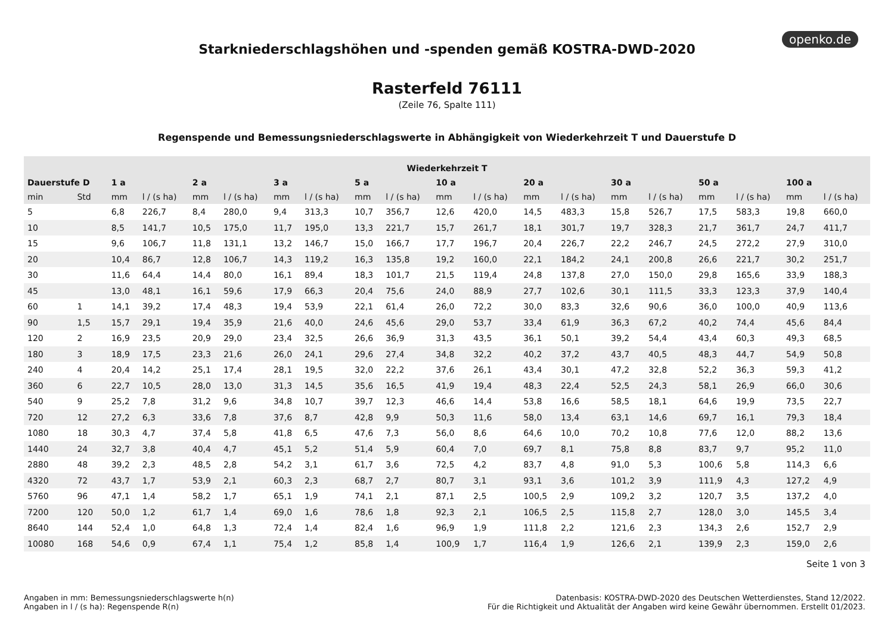openko.de
Starkniederschlagshöhen und -spenden gemäß KOSTRA-DWD-2020
Rasterfeld 76111
(Zeile 76, Spalte 111)
Regenspende und Bemessungsniederschlagswerte in Abhängigkeit von Wiederkehrzeit T und Dauerstufe D
| Wiederkehrzeit T | | | | | | | | | | | | | | | | | | | |
| --- | --- | --- | --- | --- | --- | --- | --- | --- | --- | --- | --- | --- | --- | --- | --- | --- | --- | --- | --- |
| Dauerstufe D | | 1 a | | 2 a | | 3 a | | 5 a | | 10 a | | 20 a | | 30 a | | 50 a | | 100 a | |
| min | Std | mm | l / (s ha) | mm | l / (s ha) | mm | l / (s ha) | mm | l / (s ha) | mm | l / (s ha) | mm | l / (s ha) | mm | l / (s ha) | mm | l / (s ha) | mm | l / (s ha) |
| 5 | | 6,8 | 226,7 | 8,4 | 280,0 | 9,4 | 313,3 | 10,7 | 356,7 | 12,6 | 420,0 | 14,5 | 483,3 | 15,8 | 526,7 | 17,5 | 583,3 | 19,8 | 660,0 |
| 10 | | 8,5 | 141,7 | 10,5 | 175,0 | 11,7 | 195,0 | 13,3 | 221,7 | 15,7 | 261,7 | 18,1 | 301,7 | 19,7 | 328,3 | 21,7 | 361,7 | 24,7 | 411,7 |
| 15 | | 9,6 | 106,7 | 11,8 | 131,1 | 13,2 | 146,7 | 15,0 | 166,7 | 17,7 | 196,7 | 20,4 | 226,7 | 22,2 | 246,7 | 24,5 | 272,2 | 27,9 | 310,0 |
| 20 | | 10,4 | 86,7 | 12,8 | 106,7 | 14,3 | 119,2 | 16,3 | 135,8 | 19,2 | 160,0 | 22,1 | 184,2 | 24,1 | 200,8 | 26,6 | 221,7 | 30,2 | 251,7 |
| 30 | | 11,6 | 64,4 | 14,4 | 80,0 | 16,1 | 89,4 | 18,3 | 101,7 | 21,5 | 119,4 | 24,8 | 137,8 | 27,0 | 150,0 | 29,8 | 165,6 | 33,9 | 188,3 |
| 45 | | 13,0 | 48,1 | 16,1 | 59,6 | 17,9 | 66,3 | 20,4 | 75,6 | 24,0 | 88,9 | 27,7 | 102,6 | 30,1 | 111,5 | 33,3 | 123,3 | 37,9 | 140,4 |
| 60 | 1 | 14,1 | 39,2 | 17,4 | 48,3 | 19,4 | 53,9 | 22,1 | 61,4 | 26,0 | 72,2 | 30,0 | 83,3 | 32,6 | 90,6 | 36,0 | 100,0 | 40,9 | 113,6 |
| 90 | 1,5 | 15,7 | 29,1 | 19,4 | 35,9 | 21,6 | 40,0 | 24,6 | 45,6 | 29,0 | 53,7 | 33,4 | 61,9 | 36,3 | 67,2 | 40,2 | 74,4 | 45,6 | 84,4 |
| 120 | 2 | 16,9 | 23,5 | 20,9 | 29,0 | 23,4 | 32,5 | 26,6 | 36,9 | 31,3 | 43,5 | 36,1 | 50,1 | 39,2 | 54,4 | 43,4 | 60,3 | 49,3 | 68,5 |
| 180 | 3 | 18,9 | 17,5 | 23,3 | 21,6 | 26,0 | 24,1 | 29,6 | 27,4 | 34,8 | 32,2 | 40,2 | 37,2 | 43,7 | 40,5 | 48,3 | 44,7 | 54,9 | 50,8 |
| 240 | 4 | 20,4 | 14,2 | 25,1 | 17,4 | 28,1 | 19,5 | 32,0 | 22,2 | 37,6 | 26,1 | 43,4 | 30,1 | 47,2 | 32,8 | 52,2 | 36,3 | 59,3 | 41,2 |
| 360 | 6 | 22,7 | 10,5 | 28,0 | 13,0 | 31,3 | 14,5 | 35,6 | 16,5 | 41,9 | 19,4 | 48,3 | 22,4 | 52,5 | 24,3 | 58,1 | 26,9 | 66,0 | 30,6 |
| 540 | 9 | 25,2 | 7,8 | 31,2 | 9,6 | 34,8 | 10,7 | 39,7 | 12,3 | 46,6 | 14,4 | 53,8 | 16,6 | 58,5 | 18,1 | 64,6 | 19,9 | 73,5 | 22,7 |
| 720 | 12 | 27,2 | 6,3 | 33,6 | 7,8 | 37,6 | 8,7 | 42,8 | 9,9 | 50,3 | 11,6 | 58,0 | 13,4 | 63,1 | 14,6 | 69,7 | 16,1 | 79,3 | 18,4 |
| 1080 | 18 | 30,3 | 4,7 | 37,4 | 5,8 | 41,8 | 6,5 | 47,6 | 7,3 | 56,0 | 8,6 | 64,6 | 10,0 | 70,2 | 10,8 | 77,6 | 12,0 | 88,2 | 13,6 |
| 1440 | 24 | 32,7 | 3,8 | 40,4 | 4,7 | 45,1 | 5,2 | 51,4 | 5,9 | 60,4 | 7,0 | 69,7 | 8,1 | 75,8 | 8,8 | 83,7 | 9,7 | 95,2 | 11,0 |
| 2880 | 48 | 39,2 | 2,3 | 48,5 | 2,8 | 54,2 | 3,1 | 61,7 | 3,6 | 72,5 | 4,2 | 83,7 | 4,8 | 91,0 | 5,3 | 100,6 | 5,8 | 114,3 | 6,6 |
| 4320 | 72 | 43,7 | 1,7 | 53,9 | 2,1 | 60,3 | 2,3 | 68,7 | 2,7 | 80,7 | 3,1 | 93,1 | 3,6 | 101,2 | 3,9 | 111,9 | 4,3 | 127,2 | 4,9 |
| 5760 | 96 | 47,1 | 1,4 | 58,2 | 1,7 | 65,1 | 1,9 | 74,1 | 2,1 | 87,1 | 2,5 | 100,5 | 2,9 | 109,2 | 3,2 | 120,7 | 3,5 | 137,2 | 4,0 |
| 7200 | 120 | 50,0 | 1,2 | 61,7 | 1,4 | 69,0 | 1,6 | 78,6 | 1,8 | 92,3 | 2,1 | 106,5 | 2,5 | 115,8 | 2,7 | 128,0 | 3,0 | 145,5 | 3,4 |
| 8640 | 144 | 52,4 | 1,0 | 64,8 | 1,3 | 72,4 | 1,4 | 82,4 | 1,6 | 96,9 | 1,9 | 111,8 | 2,2 | 121,6 | 2,3 | 134,3 | 2,6 | 152,7 | 2,9 |
| 10080 | 168 | 54,6 | 0,9 | 67,4 | 1,1 | 75,4 | 1,2 | 85,8 | 1,4 | 100,9 | 1,7 | 116,4 | 1,9 | 126,6 | 2,1 | 139,9 | 2,3 | 159,0 | 2,6 |
Seite 1 von 3
Angaben in mm: Bemessungsniederschlagswerte h(n)
Angaben in l / (s ha): Regenspende R(n)
Datenbasis: KOSTRA-DWD-2020 des Deutschen Wetterdienstes, Stand 12/2022.
Für die Richtigkeit und Aktualität der Angaben wird keine Gewähr übernommen. Erstellt 01/2023.